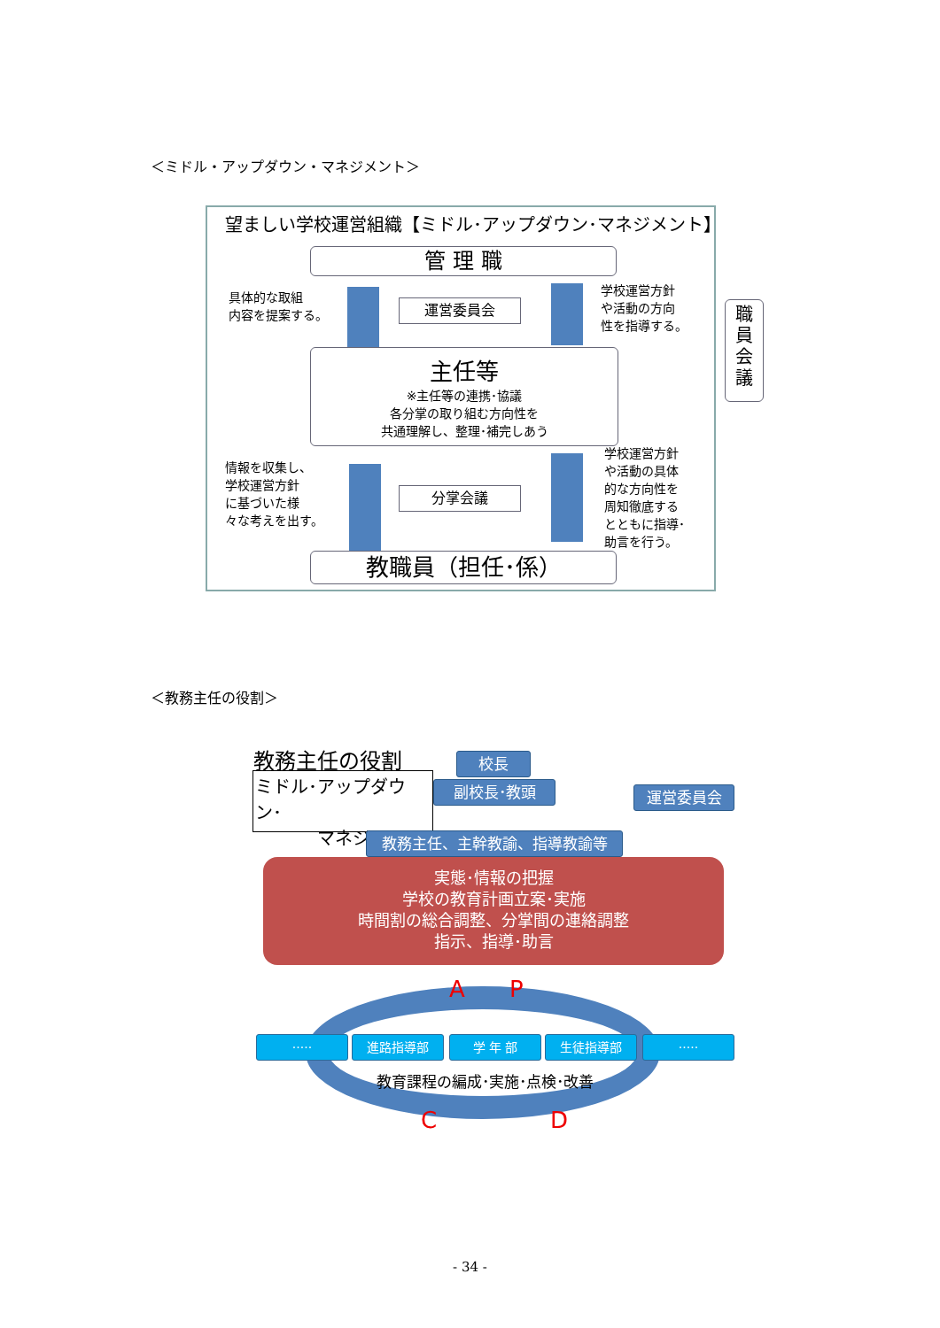＜ミドル・アップダウン・マネジメント＞
望ましい学校運営組織【ミドル･アップダウン･マネジメント】
管 理 職
具体的な取組
内容を提案する。
運営委員会
学校運営方針
や活動の方向
性を指導する。
主任等
※主任等の連携･協議
各分掌の取り組む方向性を
共通理解し、整理･補完しあう
情報を収集し、
学校運営方針
に基づいた様
々な考えを出す。
分掌会議
学校運営方針
や活動の具体
的な方向性を
周知徹底する
とともに指導･
助言を行う。
教職員（担任･係）
職
員
会
議
＜教務主任の役割＞
教務主任の役割
ミドル･アップダウン･
マネジメント
校長
副校長･教頭
教務主任、主幹教諭、指導教諭等
運営委員会
実態･情報の把握
学校の教育計画立案･実施
時間割の総合調整、分掌間の連絡調整
指示、指導･助言
A P
····· 進路指導部 学 年 部 生徒指導部 ·····
教育課程の編成･実施･点検･改善
C D
- 34 -